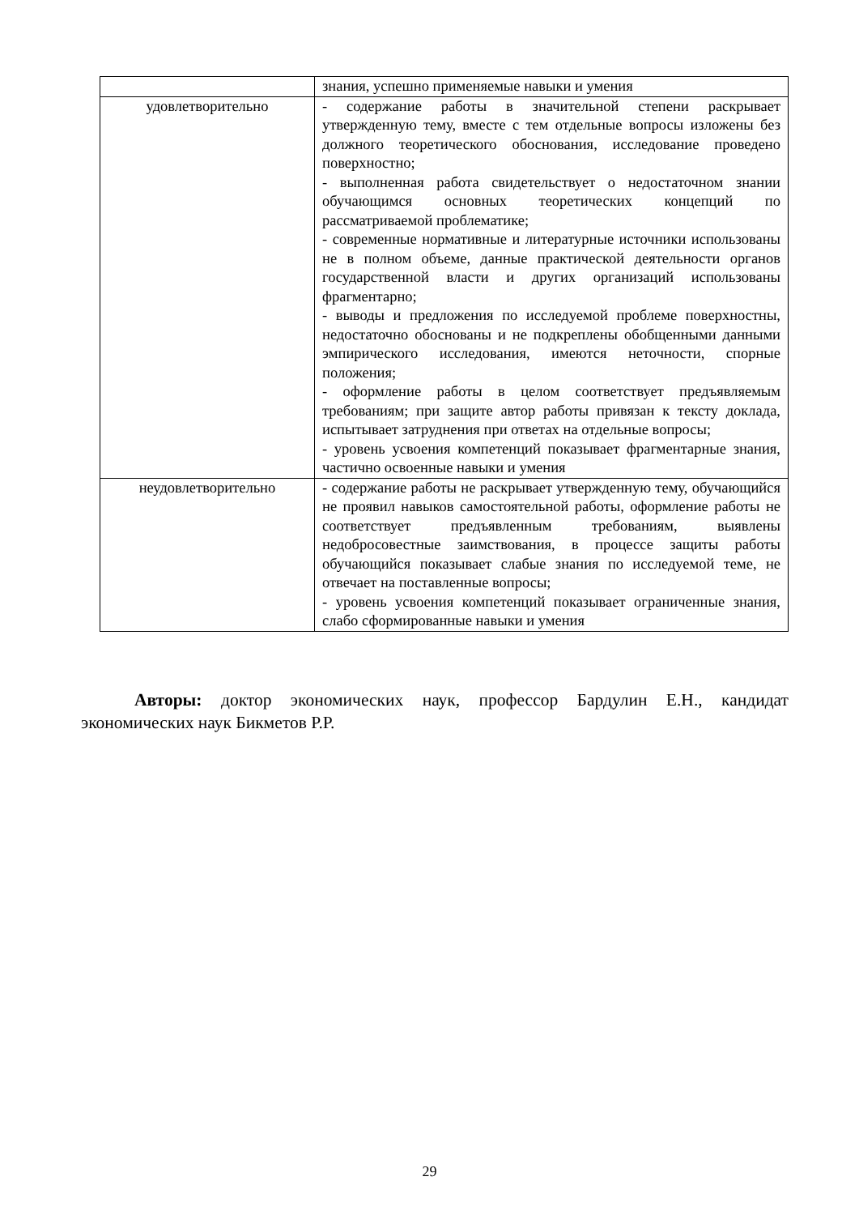| | знания, успешно применяемые навыки и умения |
| удовлетворительно | - содержание работы в значительной степени раскрывает утвержденную тему, вместе с тем отдельные вопросы изложены без должного теоретического обоснования, исследование проведено поверхностно; - выполненная работа свидетельствует о недостаточном знании обучающимся основных теоретических концепций по рассматриваемой проблематике; - современные нормативные и литературные источники использованы не в полном объеме, данные практической деятельности органов государственной власти и других организаций использованы фрагментарно; - выводы и предложения по исследуемой проблеме поверхностны, недостаточно обоснованы и не подкреплены обобщенными данными эмпирического исследования, имеются неточности, спорные положения; - оформление работы в целом соответствует предъявляемым требованиям; при защите автор работы привязан к тексту доклада, испытывает затруднения при ответах на отдельные вопросы; - уровень усвоения компетенций показывает фрагментарные знания, частично освоенные навыки и умения |
| неудовлетворительно | - содержание работы не раскрывает утвержденную тему, обучающийся не проявил навыков самостоятельной работы, оформление работы не соответствует предъявленным требованиям, выявлены недобросовестные заимствования, в процессе защиты работы обучающийся показывает слабые знания по исследуемой теме, не отвечает на поставленные вопросы; - уровень усвоения компетенций показывает ограниченные знания, слабо сформированные навыки и умения |
Авторы: доктор экономических наук, профессор Бардулин Е.Н., кандидат экономических наук Бикметов Р.Р.
29